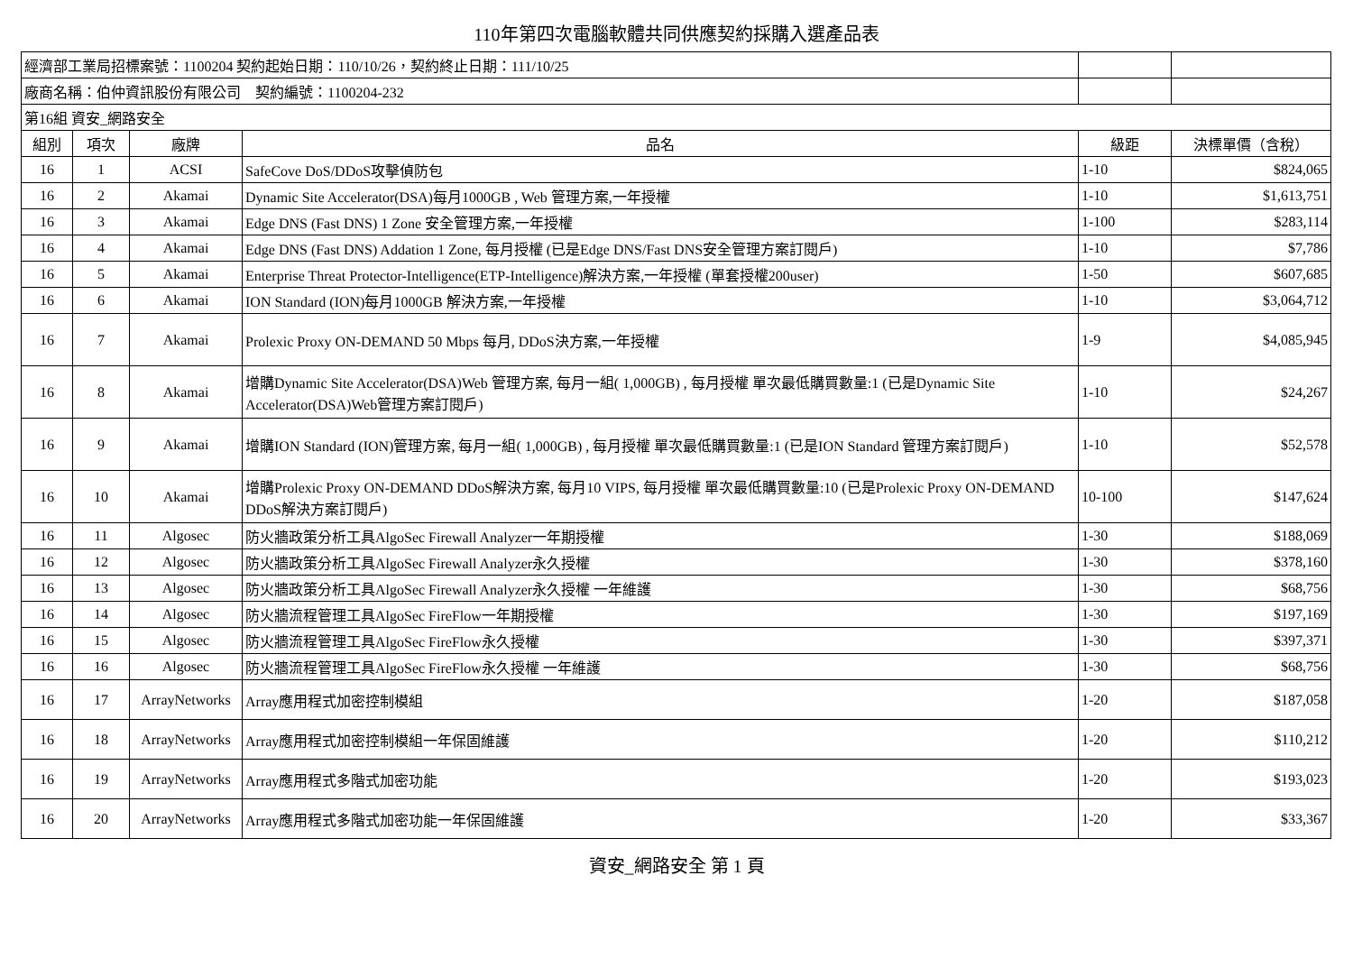110年第四次電腦軟體共同供應契約採購入選產品表
| 經濟部工業局招標案號：1100204 契約起始日期：110/10/26，契約終止日期：111/10/25 | | | | | |
| 廠商名稱：伯仲資訊股份有限公司 契約編號：1100204-232 | | | | | |
| 第16組 資安_網路安全 | | | | | |
| 組別 | 項次 | 廠牌 | 品名 | 級距 | 決標單價（含稅） |
| 16 | 1 | ACSI | SafeCove DoS/DDoS攻擊偵防包 | 1-10 | $824,065 |
| 16 | 2 | Akamai | Dynamic Site Accelerator(DSA)每月1000GB , Web 管理方案,一年授權 | 1-10 | $1,613,751 |
| 16 | 3 | Akamai | Edge DNS (Fast DNS) 1 Zone 安全管理方案,一年授權 | 1-100 | $283,114 |
| 16 | 4 | Akamai | Edge DNS (Fast DNS) Addation 1 Zone, 每月授權 (已是Edge DNS/Fast DNS安全管理方案訂閱戶) | 1-10 | $7,786 |
| 16 | 5 | Akamai | Enterprise Threat Protector-Intelligence(ETP-Intelligence)解決方案,一年授權 (單套授權200user) | 1-50 | $607,685 |
| 16 | 6 | Akamai | ION Standard (ION)每月1000GB 解決方案,一年授權 | 1-10 | $3,064,712 |
| 16 | 7 | Akamai | Prolexic Proxy ON-DEMAND 50 Mbps 每月, DDoS決方案,一年授權 | 1-9 | $4,085,945 |
| 16 | 8 | Akamai | 增購Dynamic Site Accelerator(DSA)Web 管理方案, 每月一組( 1,000GB) , 每月授權 單次最低購買數量:1 (已是Dynamic Site Accelerator(DSA)Web管理方案訂閱戶) | 1-10 | $24,267 |
| 16 | 9 | Akamai | 增購ION Standard (ION)管理方案, 每月一組( 1,000GB) , 每月授權 單次最低購買數量:1 (已是ION Standard 管理方案訂閱戶) | 1-10 | $52,578 |
| 16 | 10 | Akamai | 增購Prolexic Proxy ON-DEMAND DDoS解決方案, 每月10 VIPS, 每月授權 單次最低購買數量:10 (已是Prolexic Proxy ON-DEMAND DDoS解決方案訂閱戶) | 10-100 | $147,624 |
| 16 | 11 | Algosec | 防火牆政策分析工具AlgoSec Firewall Analyzer一年期授權 | 1-30 | $188,069 |
| 16 | 12 | Algosec | 防火牆政策分析工具AlgoSec Firewall Analyzer永久授權 | 1-30 | $378,160 |
| 16 | 13 | Algosec | 防火牆政策分析工具AlgoSec Firewall Analyzer永久授權 一年維護 | 1-30 | $68,756 |
| 16 | 14 | Algosec | 防火牆流程管理工具AlgoSec FireFlow一年期授權 | 1-30 | $197,169 |
| 16 | 15 | Algosec | 防火牆流程管理工具AlgoSec FireFlow永久授權 | 1-30 | $397,371 |
| 16 | 16 | Algosec | 防火牆流程管理工具AlgoSec FireFlow永久授權 一年維護 | 1-30 | $68,756 |
| 16 | 17 | ArrayNetworks | Array應用程式加密控制模組 | 1-20 | $187,058 |
| 16 | 18 | ArrayNetworks | Array應用程式加密控制模組一年保固維護 | 1-20 | $110,212 |
| 16 | 19 | ArrayNetworks | Array應用程式多階式加密功能 | 1-20 | $193,023 |
| 16 | 20 | ArrayNetworks | Array應用程式多階式加密功能一年保固維護 | 1-20 | $33,367 |
資安_網路安全 第 1 頁